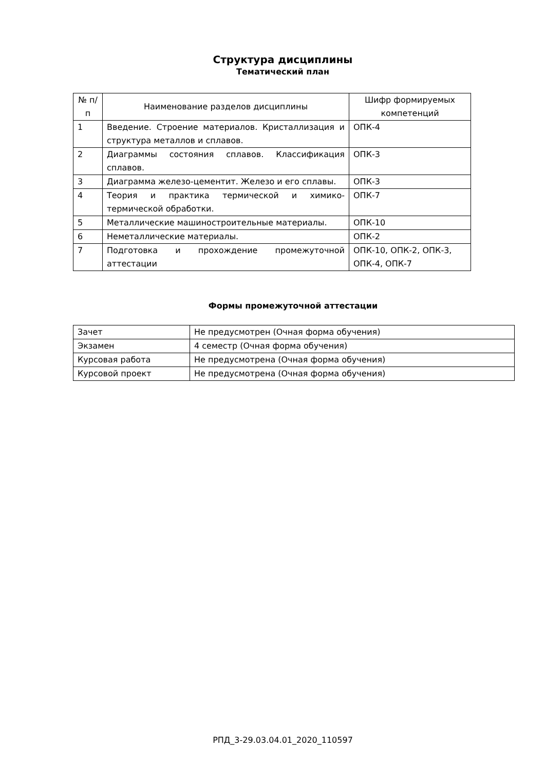Структура дисциплины
Тематический план
| № п/п | Наименование разделов дисциплины | Шифр формируемых компетенций |
| --- | --- | --- |
| 1 | Введение. Строение материалов. Кристаллизация и структура металлов и сплавов. | ОПК-4 |
| 2 | Диаграммы состояния сплавов. Классификация сплавов. | ОПК-3 |
| 3 | Диаграмма железо-цементит. Железо и его сплавы. | ОПК-3 |
| 4 | Теория и практика термической и химико-термической обработки. | ОПК-7 |
| 5 | Металлические машиностроительные материалы. | ОПК-10 |
| 6 | Неметаллические материалы. | ОПК-2 |
| 7 | Подготовка и прохождение промежуточной аттестации | ОПК-10, ОПК-2, ОПК-3, ОПК-4, ОПК-7 |
Формы промежуточной аттестации
| Зачет | Не предусмотрен (Очная форма обучения) |
| Экзамен | 4 семестр (Очная форма обучения) |
| Курсовая работа | Не предусмотрена (Очная форма обучения) |
| Курсовой проект | Не предусмотрена (Очная форма обучения) |
РПД_3-29.03.04.01_2020_110597